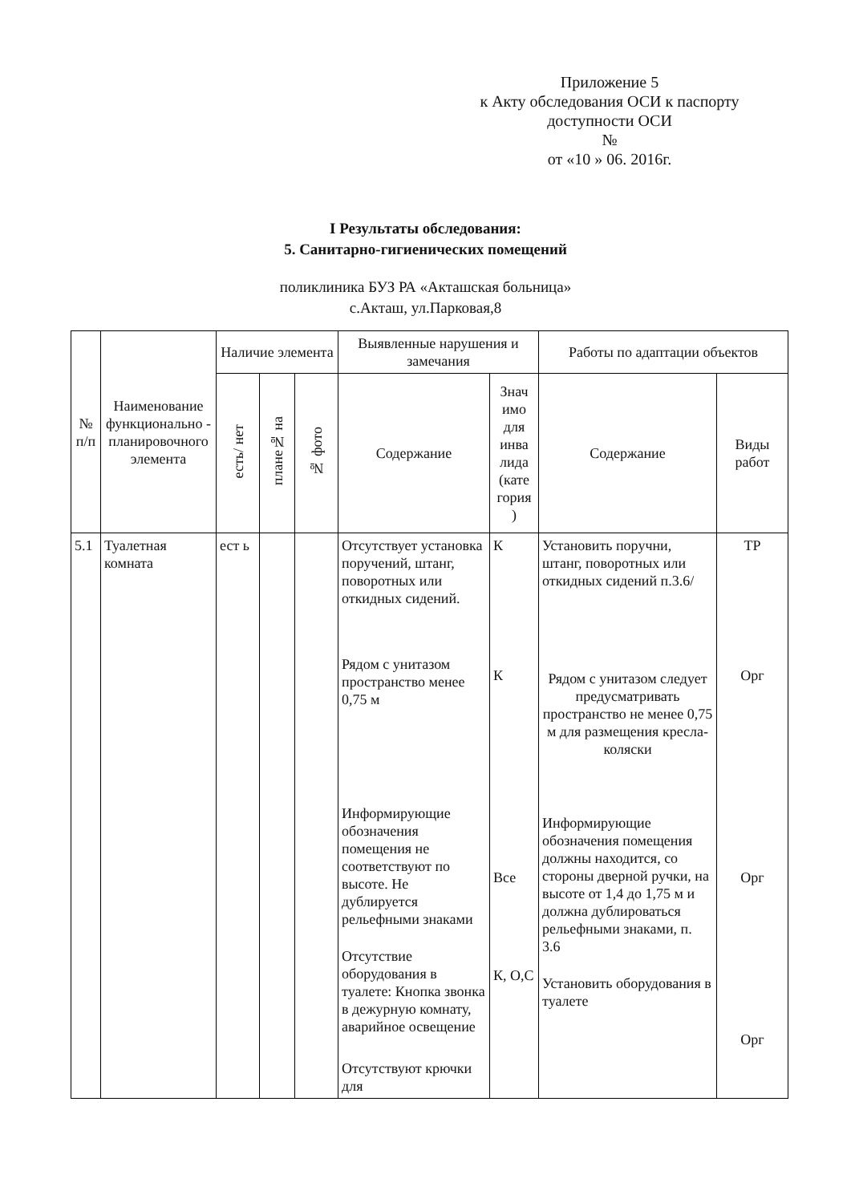Приложение 5
к Акту обследования ОСИ к паспорту
доступности ОСИ
№
от «10 » 06. 2016г.
I Результаты обследования:
5. Санитарно-гигиенических помещений
поликлиника БУЗ РА «Акташская больница»
с.Акташ, ул.Парковая,8
| № п/п | Наименование функционально - планировочного элемента | Наличие элемента | | | Выявленные нарушения и замечания | | Работы по адаптации объектов | |
| --- | --- | --- | --- | --- | --- | --- | --- | --- |
| | | есть/ нет | плане№ на | № фото | Содержание | Знач имо для инва лида (кате гория ) | Содержание | Виды работ |
| 5.1 | Туалетная комната | ест ь | | | Отсутствует установка поручений, штанг, поворотных или откидных сидений. Рядом с унитазом пространство менее 0,75 м Информирующие обозначения помещения не соответствуют по высоте. Не дублируется рельефными знаками Отсутствие оборудования в туалете: Кнопка звонка в дежурную комнату, аварийное освещение Отсутствуют крючки для | К К Все К, О,С | Установить поручни, штанг, поворотных или откидных сидений п.3.6/ Рядом с унитазом следует предусматривать пространство не менее 0,75 м для размещения кресла-коляски Информирующие обозначения помещения должны находится, со стороны дверной ручки, на высоте от 1,4 до 1,75 м и должна дублироваться рельефными знаками, п. 3.6 Установить оборудования в туалете | ТР Орг Орг Орг |